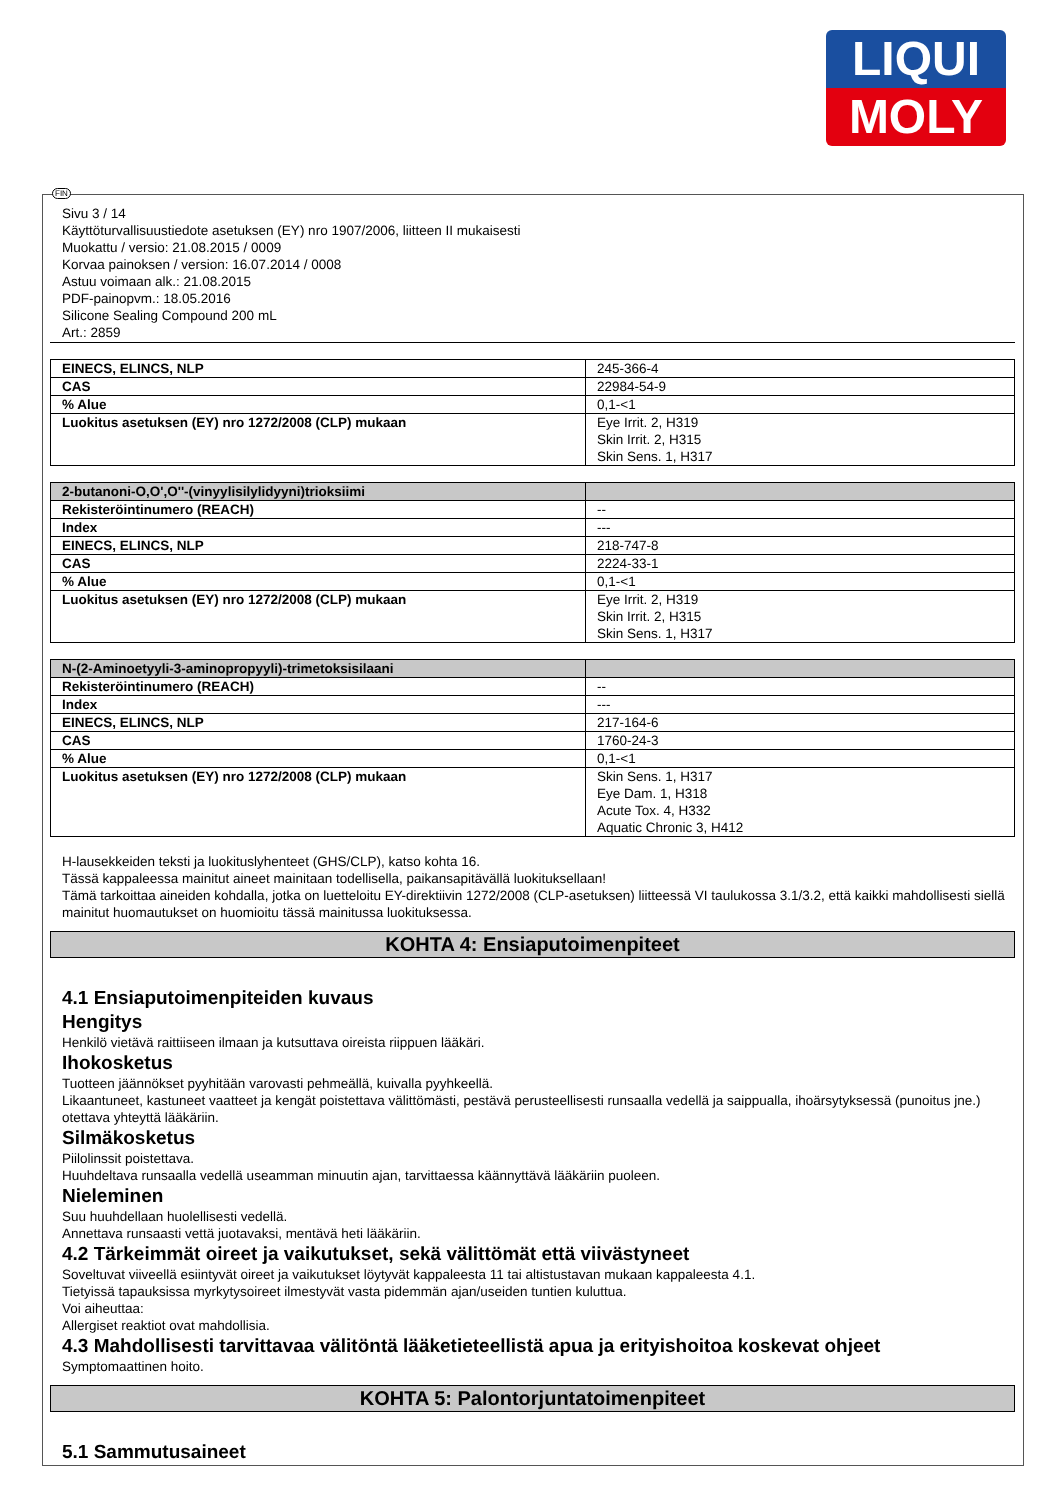LIQUI
MOLY
FIN
Sivu 3 / 14
Käyttöturvallisuustiedote asetuksen (EY) nro 1907/2006, liitteen II mukaisesti
Muokattu / versio: 21.08.2015 / 0009
Korvaa painoksen / version: 16.07.2014 / 0008
Astuu voimaan alk.: 21.08.2015
PDF-painopvm.: 18.05.2016
Silicone Sealing Compound 200 mL
Art.: 2859
| EINECS, ELINCS, NLP | 245-366-4 |
| CAS | 22984-54-9 |
| % Alue | 0,1-<1 |
| Luokitus asetuksen (EY) nro 1272/2008 (CLP) mukaan | Eye Irrit. 2, H319 Skin Irrit. 2, H315 Skin Sens. 1, H317 |
| 2-butanoni-O,O',O''-(vinyylisilylidyyni)trioksiimi | |
| --- | --- |
| Rekisteröintinumero (REACH) | -- |
| Index | --- |
| EINECS, ELINCS, NLP | 218-747-8 |
| CAS | 2224-33-1 |
| % Alue | 0,1-<1 |
| Luokitus asetuksen (EY) nro 1272/2008 (CLP) mukaan | Eye Irrit. 2, H319 Skin Irrit. 2, H315 Skin Sens. 1, H317 |
| N-(2-Aminoetyyli-3-aminopropyyli)-trimetoksisilaani | |
| --- | --- |
| Rekisteröintinumero (REACH) | -- |
| Index | --- |
| EINECS, ELINCS, NLP | 217-164-6 |
| CAS | 1760-24-3 |
| % Alue | 0,1-<1 |
| Luokitus asetuksen (EY) nro 1272/2008 (CLP) mukaan | Skin Sens. 1, H317 Eye Dam. 1, H318 Acute Tox. 4, H332 Aquatic Chronic 3, H412 |
H-lausekkeiden teksti ja luokituslyhenteet (GHS/CLP), katso kohta 16.
Tässä kappaleessa mainitut aineet mainitaan todellisella, paikansapitävällä luokituksellaan!
Tämä tarkoittaa aineiden kohdalla, jotka on luetteloitu EY-direktiivin 1272/2008 (CLP-asetuksen) liitteessä VI taulukossa 3.1/3.2, että kaikki mahdollisesti siellä mainitut huomautukset on huomioitu tässä mainitussa luokituksessa.
KOHTA 4: Ensiaputoimenpiteet
4.1 Ensiaputoimenpiteiden kuvaus
Hengitys
Henkilö vietävä raittiiseen ilmaan ja kutsuttava oireista riippuen lääkäri.
Ihokosketus
Tuotteen jäännökset pyyhitään varovasti pehmeällä, kuivalla pyyhkeellä.
Likaantuneet, kastuneet vaatteet ja kengät poistettava välittömästi, pestävä perusteellisesti runsaalla vedellä ja saippualla, ihoärsytyksessä (punoitus jne.) otettava yhteyttä lääkäriin.
Silmäkosketus
Piilolinssit poistettava.
Huuhdeltava runsaalla vedellä useamman minuutin ajan, tarvittaessa käännyttävä lääkäriin puoleen.
Nieleminen
Suu huuhdellaan huolellisesti vedellä.
Annettava runsaasti vettä juotavaksi, mentävä heti lääkäriin.
4.2 Tärkeimmät oireet ja vaikutukset, sekä välittömät että viivästyneet
Soveltuvat viiveellä esiintyvät oireet ja vaikutukset löytyvät kappaleesta 11 tai altistustavan mukaan kappaleesta 4.1.
Tietyissä tapauksissa myrkytysoireet ilmestyvät vasta pidemmän ajan/useiden tuntien kuluttua.
Voi aiheuttaa:
Allergiset reaktiot ovat mahdollisia.
4.3 Mahdollisesti tarvittavaa välitöntä lääketieteellistä apua ja erityishoitoa koskevat ohjeet
Symptomaattinen hoito.
KOHTA 5: Palontorjuntatoimenpiteet
5.1 Sammutusaineet